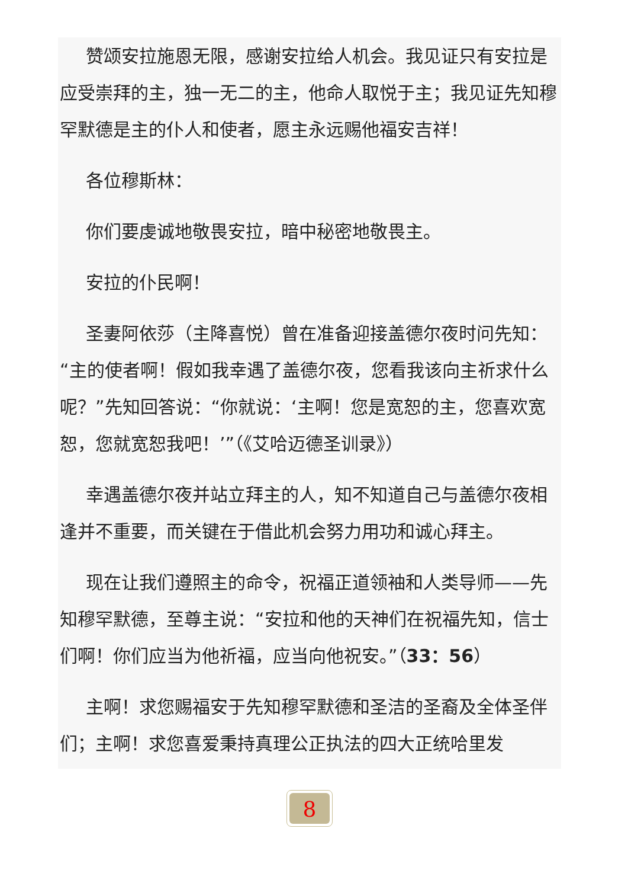赞颂安拉施恩无限，感谢安拉给人机会。我见证只有安拉是应受崇拜的主，独一无二的主，他命人取悦于主；我见证先知穆罕默德是主的仆人和使者，愿主永远赐他福安吉祥！
各位穆斯林：
你们要虔诚地敬畏安拉，暗中秘密地敬畏主。
安拉的仆民啊！
圣妻阿依莎（主降喜悦）曾在准备迎接盖德尔夜时问先知：“主的使者啊！假如我幸遇了盖德尔夜，您看我该向主祈求什么呢？”先知回答说：“你就说：‘主啊！您是宽恕的主，您喜欢宽恕，您就宽恕我吧！’”（《艾哈迈德圣训录》）
幸遇盖德尔夜并站立拜主的人，知不知道自己与盖德尔夜相逢并不重要，而关键在于借此机会努力用功和诚心拜主。
现在让我们遵照主的命令，祝福正道领袖和人类导师——先知穆罕默德，至尊主说：“安拉和他的天神们在祝福先知，信士们啊！你们应当为他祈福，应当向他祝安。”（33：56）
主啊！求您赐福安于先知穆罕默德和圣洁的圣裔及全体圣伴们；主啊！求您喜爱秉持真理公正执法的四大正统哈里发
8